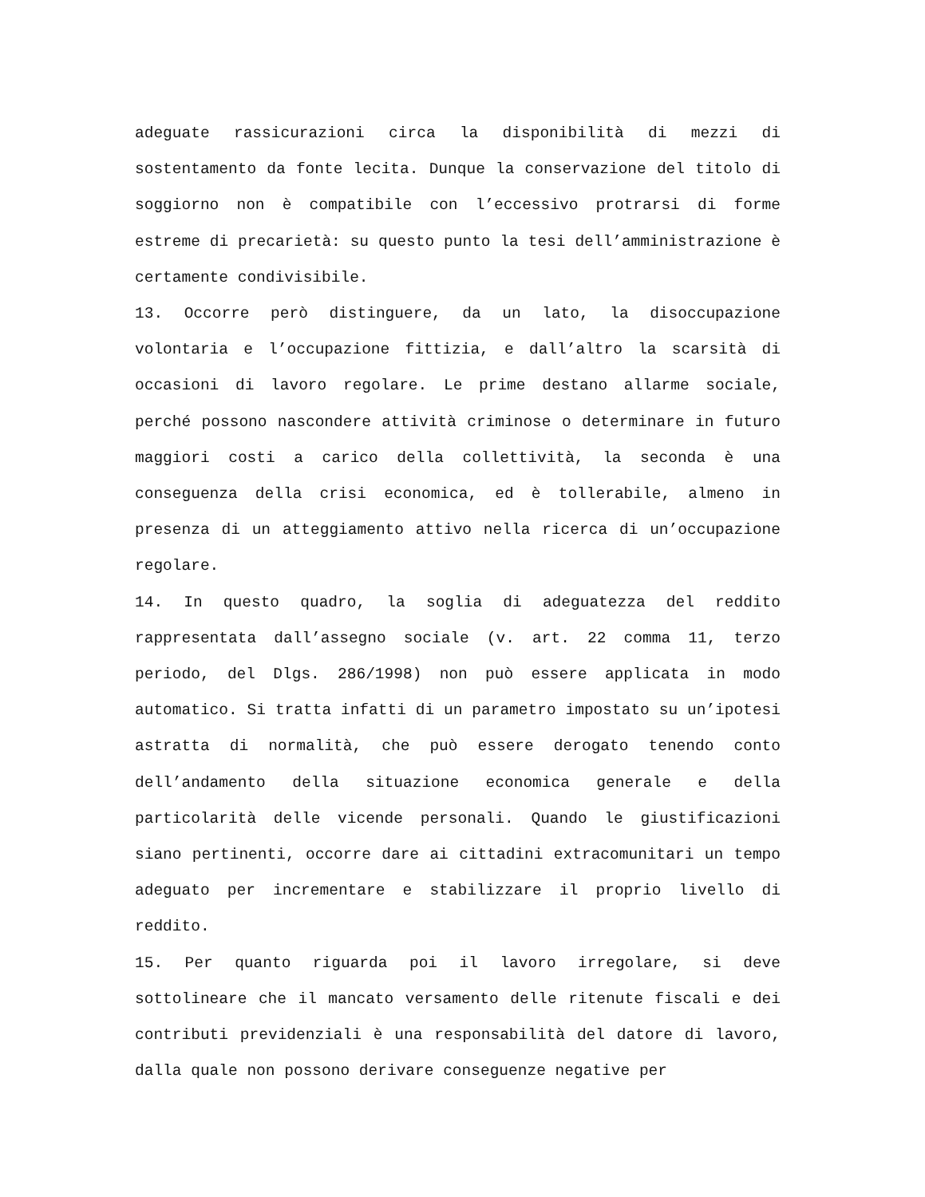adeguate rassicurazioni circa la disponibilità di mezzi di sostentamento da fonte lecita. Dunque la conservazione del titolo di soggiorno non è compatibile con l’eccessivo protrarsi di forme estreme di precarietà: su questo punto la tesi dell’amministrazione è certamente condivisibile.
13. Occorre però distinguere, da un lato, la disoccupazione volontaria e l’occupazione fittizia, e dall’altro la scarsità di occasioni di lavoro regolare. Le prime destano allarme sociale, perché possono nascondere attività criminose o determinare in futuro maggiori costi a carico della collettività, la seconda è una conseguenza della crisi economica, ed è tollerabile, almeno in presenza di un atteggiamento attivo nella ricerca di un’occupazione regolare.
14. In questo quadro, la soglia di adeguatezza del reddito rappresentata dall’assegno sociale (v. art. 22 comma 11, terzo periodo, del Dlgs. 286/1998) non può essere applicata in modo automatico. Si tratta infatti di un parametro impostato su un’ipotesi astratta di normalità, che può essere derogato tenendo conto dell’andamento della situazione economica generale e della particolarità delle vicende personali. Quando le giustificazioni siano pertinenti, occorre dare ai cittadini extracomunitari un tempo adeguato per incrementare e stabilizzare il proprio livello di reddito.
15. Per quanto riguarda poi il lavoro irregolare, si deve sottolineare che il mancato versamento delle ritenute fiscali e dei contributi previdenziali è una responsabilità del datore di lavoro, dalla quale non possono derivare conseguenze negative per